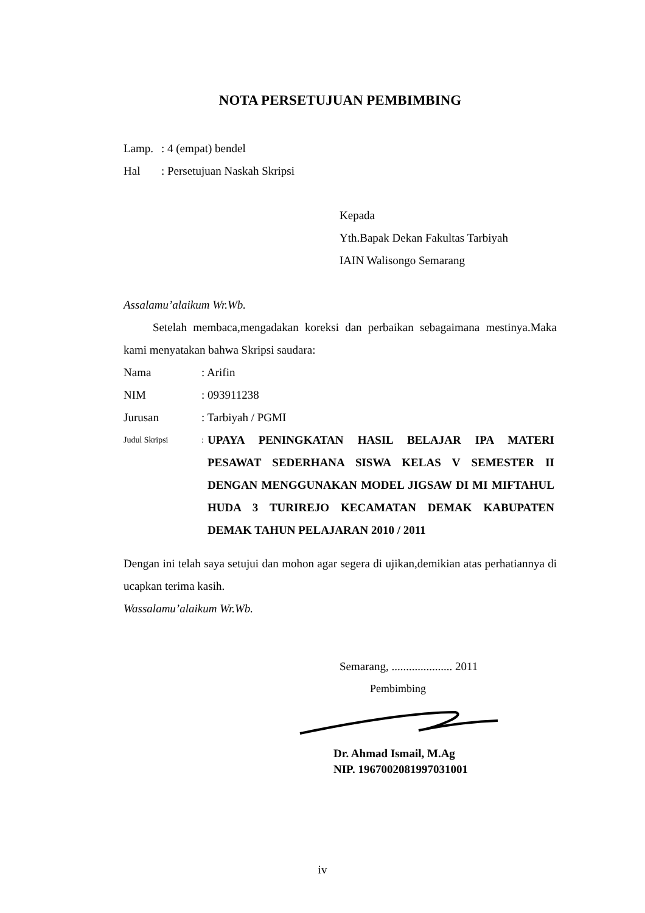NOTA PERSETUJUAN PEMBIMBING
Lamp.: 4 (empat) bendel
Hal: Persetujuan Naskah Skripsi
Kepada
Yth.Bapak Dekan Fakultas Tarbiyah
IAIN Walisongo Semarang
Assalamu’alaikum Wr.Wb.
Setelah membaca,mengadakan koreksi dan perbaikan sebagaimana mestinya.Maka kami menyatakan bahwa Skripsi saudara:
Nama: Arifin
NIM: 093911238
Jurusan: Tarbiyah / PGMI
Judul Skripsi:
UPAYA PENINGKATAN HASIL BELAJAR IPA MATERI PESAWAT SEDERHANA SISWA KELAS V SEMESTER II DENGAN MENGGUNAKAN MODEL JIGSAW DI MI MIFTAHUL HUDA 3 TURIREJO KECAMATAN DEMAK KABUPATEN DEMAK TAHUN PELAJARAN 2010 / 2011
Dengan ini telah saya setujui dan mohon agar segera di ujikan,demikian atas perhatiannya di ucapkan terima kasih.
Wassalamu’alaikum Wr.Wb.
Semarang, ..................... 2011
Pembimbing
Dr. Ahmad Ismail, M.Ag
NIP. 1967002081997031001
iv